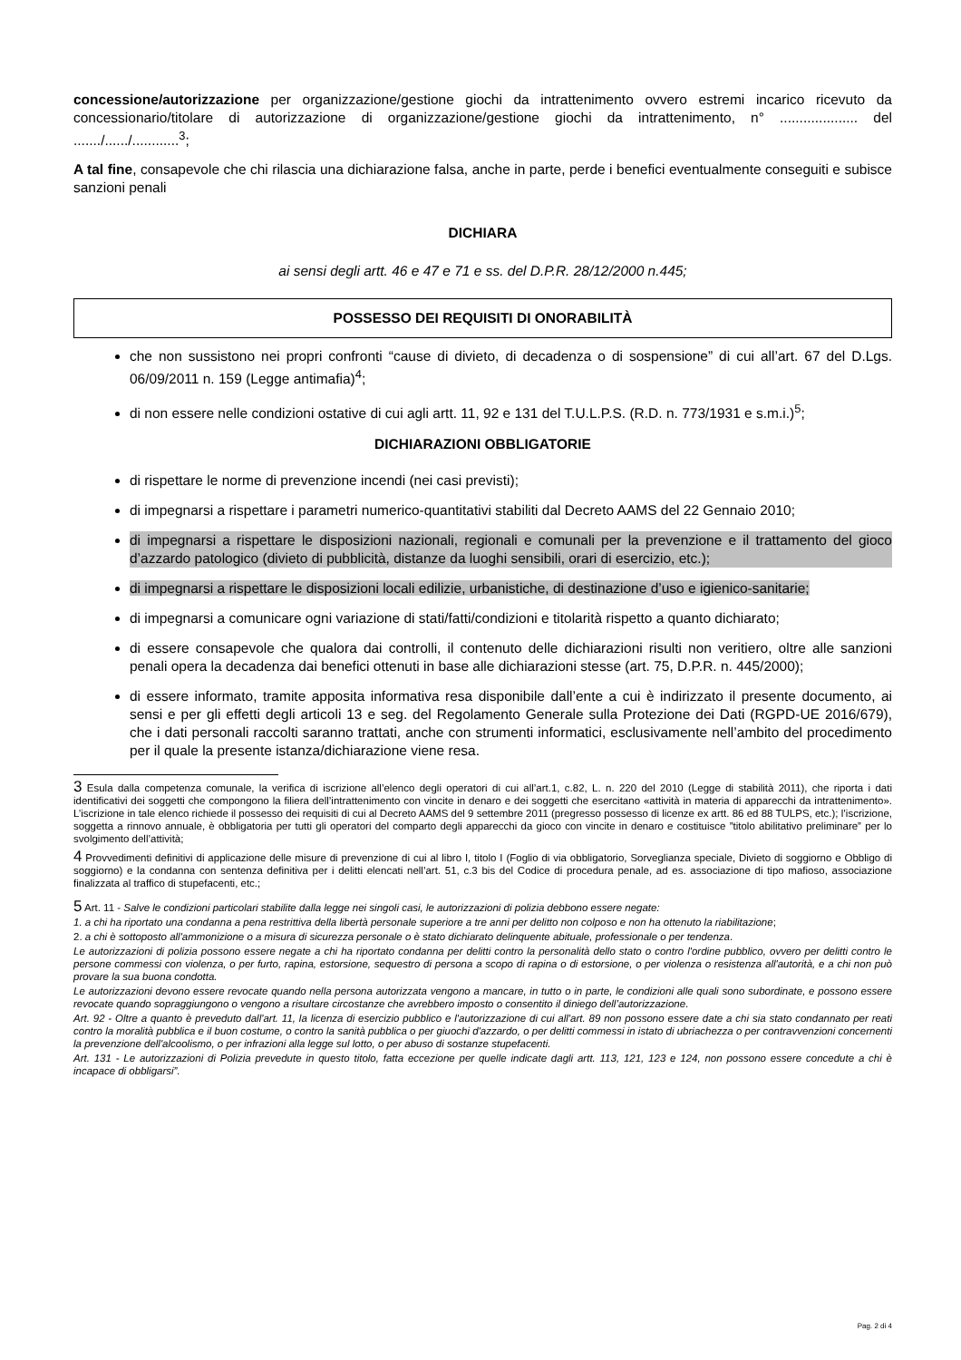concessione/autorizzazione per organizzazione/gestione giochi da intrattenimento ovvero estremi incarico ricevuto da concessionario/titolare di autorizzazione di organizzazione/gestione giochi da intrattenimento, n° .................... del ......./....../............<sup>3</sup>;
A tal fine, consapevole che chi rilascia una dichiarazione falsa, anche in parte, perde i benefici eventualmente conseguiti e subisce sanzioni penali
DICHIARA
ai sensi degli artt. 46 e 47 e 71 e ss. del D.P.R. 28/12/2000 n.445;
POSSESSO DEI REQUISITI DI ONORABILITÀ
che non sussistono nei propri confronti “cause di divieto, di decadenza o di sospensione” di cui all’art. 67 del D.Lgs. 06/09/2011 n. 159 (Legge antimafia)<sup>4</sup>;
di non essere nelle condizioni ostative di cui agli artt. 11, 92 e 131 del T.U.L.P.S. (R.D. n. 773/1931 e s.m.i.)<sup>5</sup>;
DICHIARAZIONI OBBLIGATORIE
di rispettare le norme di prevenzione incendi (nei casi previsti);
di impegnarsi a rispettare i parametri numerico-quantitativi stabiliti dal Decreto AAMS del 22 Gennaio 2010;
di impegnarsi a rispettare le disposizioni nazionali, regionali e comunali per la prevenzione e il trattamento del gioco d’azzardo patologico (divieto di pubblicità, distanze da luoghi sensibili, orari di esercizio, etc.);
di impegnarsi a rispettare le disposizioni locali edilizie, urbanistiche, di destinazione d’uso e igienico-sanitarie;
di impegnarsi a comunicare ogni variazione di stati/fatti/condizioni e titolarità rispetto a quanto dichiarato;
di essere consapevole che qualora dai controlli, il contenuto delle dichiarazioni risulti non veritiero, oltre alle sanzioni penali opera la decadenza dai benefici ottenuti in base alle dichiarazioni stesse (art. 75, D.P.R. n. 445/2000);
di essere informato, tramite apposita informativa resa disponibile dall’ente a cui è indirizzato il presente documento, ai sensi e per gli effetti degli articoli 13 e seg. del Regolamento Generale sulla Protezione dei Dati (RGPD-UE 2016/679), che i dati personali raccolti saranno trattati, anche con strumenti informatici, esclusivamente nell’ambito del procedimento per il quale la presente istanza/dichiarazione viene resa.
3 Esula dalla competenza comunale, la verifica di iscrizione all’elenco degli operatori di cui all’art.1, c.82, L. n. 220 del 2010 (Legge di stabilità 2011), che riporta i dati identificativi dei soggetti che compongono la filiera dell’intrattenimento con vincite in denaro e dei soggetti che esercitano «attività in materia di apparecchi da intrattenimento». L’iscrizione in tale elenco richiede il possesso dei requisiti di cui al Decreto AAMS del 9 settembre 2011 (pregresso possesso di licenze ex artt. 86 ed 88 TULPS, etc.); l’iscrizione, soggetta a rinnovo annuale, è obbligatoria per tutti gli operatori del comparto degli apparecchi da gioco con vincite in denaro e costituisce ”titolo abilitativo preliminare” per lo svolgimento dell’attività;
4 Provvedimenti definitivi di applicazione delle misure di prevenzione di cui al libro I, titolo I (Foglio di via obbligatorio, Sorveglianza speciale, Divieto di soggiorno e Obbligo di soggiorno) e la condanna con sentenza definitiva per i delitti elencati nell’art. 51, c.3 bis del Codice di procedura penale, ad es. associazione di tipo mafioso, associazione finalizzata al traffico di stupefacenti, etc.;
5 Art. 11 - Salve le condizioni particolari stabilite dalla legge nei singoli casi, le autorizzazioni di polizia debbono essere negate:
1. a chi ha riportato una condanna a pena restrittiva della libertà personale superiore a tre anni per delitto non colposo e non ha ottenuto la riabilitazione;
2. a chi è sottoposto all'ammonizione o a misura di sicurezza personale o è stato dichiarato delinquente abituale, professionale o per tendenza.
Le autorizzazioni di polizia possono essere negate a chi ha riportato condanna per delitti contro la personalità dello stato o contro l'ordine pubblico, ovvero per delitti contro le persone commessi con violenza, o per furto, rapina, estorsione, sequestro di persona a scopo di rapina o di estorsione, o per violenza o resistenza all'autorità, e a chi non può provare la sua buona condotta.
Le autorizzazioni devono essere revocate quando nella persona autorizzata vengono a mancare, in tutto o in parte, le condizioni alle quali sono subordinate, e possono essere revocate quando sopraggiungono o vengono a risultare circostanze che avrebbero imposto o consentito il diniego dell’autorizzazione.
Art. 92 - Oltre a quanto è preveduto dall'art. 11, la licenza di esercizio pubblico e l'autorizzazione di cui all'art. 89 non possono essere date a chi sia stato condannato per reati contro la moralità pubblica e il buon costume, o contro la sanità pubblica o per giuochi d'azzardo, o per delitti commessi in istato di ubriachezza o per contravvenzioni concernenti la prevenzione dell'alcoolismo, o per infrazioni alla legge sul lotto, o per abuso di sostanze stupefacenti.
Art. 131 - Le autorizzazioni di Polizia prevedute in questo titolo, fatta eccezione per quelle indicate dagli artt. 113, 121, 123 e 124, non possono essere concedute a chi è incapace di obbligarsi”.
Pag. 2 di 4